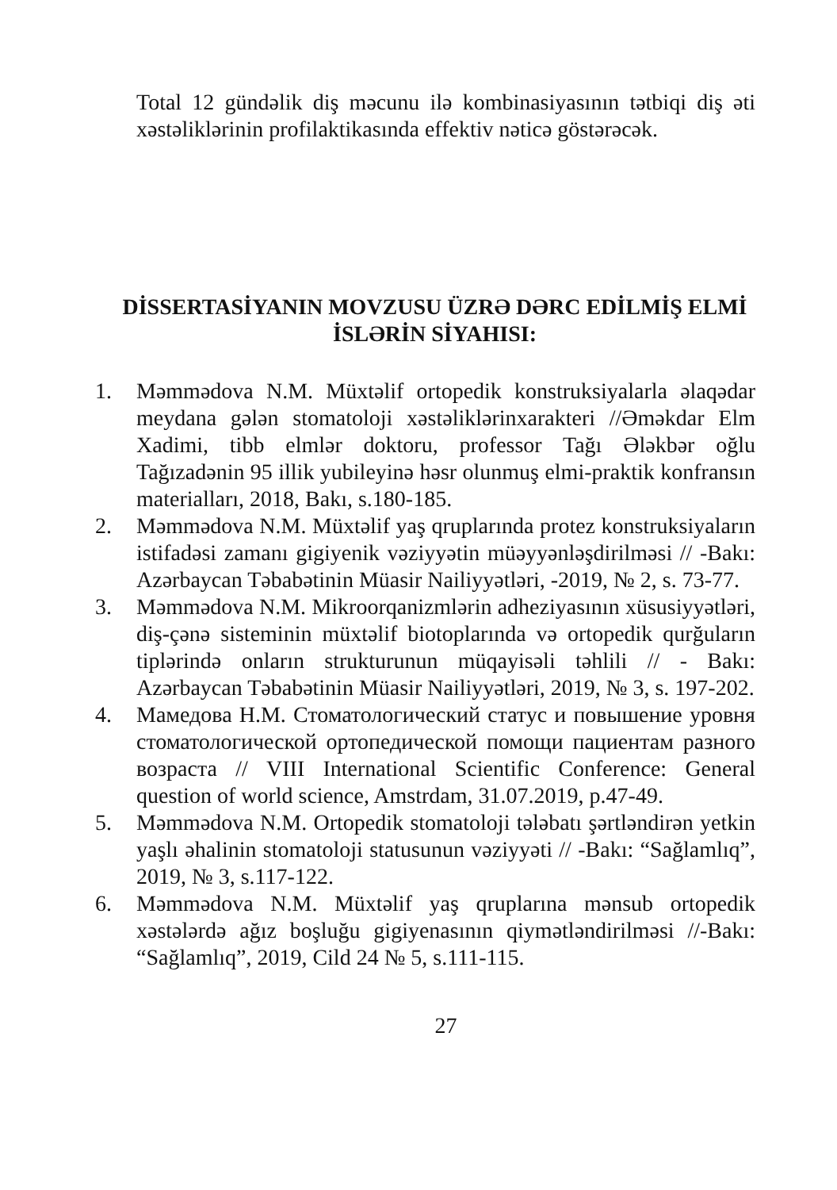Total 12 gündəlik diş məcunu ilə kombinasiyasının tətbiqi diş əti xəstəliklərinin profilaktikasında effektiv nəticə göstərəcək.
DİSSERTASİYANIN MOVZUSU ÜZRƏ DƏRC EDİLMİŞ ELMİ İSLƏRİN SİYAHISI:
1. Məmmədova N.M. Müxtəlif ortopedik konstruksiyalarla əlaqədar meydana gələn stomatoloji xəstəliklərinxarakteri //Əməkdar Elm Xadimi, tibb elmlər doktoru, professor Tağı Ələkbər oğlu Tağızadənin 95 illik yubileyinə həsr olunmuş elmi-praktik konfransın materialları, 2018, Bakı, s.180-185.
2. Məmmədova N.M. Müxtəlif yaş qruplarında protez konstruksiyaların istifadəsi zamanı gigiyenik vəziyyətin müəyyənləşdirilməsi // -Bakı: Azərbaycan Təbabətinin Müasir Nailiyyətləri, -2019, № 2, s. 73-77.
3. Məmmədova N.M. Mikroorqanizmlərin adheziyasının xüsusiyyətləri, diş-çənə sisteminin müxtəlif biotoplarında və ortopedik qurğuların tiplərində onların strukturunun müqayisəli təhlili // - Bakı: Azərbaycan Təbabətinin Müasir Nailiyyətləri, 2019, № 3, s. 197-202.
4. Мамедова Н.М. Стоматологический статус и повышение уровня стоматологической ортопедической помощи пациентам разного возраста // VIII International Scientific Conference: General question of world science, Amstrdam, 31.07.2019, p.47-49.
5. Məmmədova N.M. Ortopedik stomatoloji tələbatı şərtləndirən yetkin yaşlı əhalinin stomatoloji statusunun vəziyyəti // -Bakı: “Sağlamlıq”, 2019, № 3, s.117-122.
6. Məmmədova N.M. Müxtəlif yaş qruplarına mənsub ortopedik xəstələrdə ağız boşluğu gigiyenasının qiymətləndirilməsi //-Bakı: “Sağlamlıq”, 2019, Cild 24 № 5, s.111-115.
27